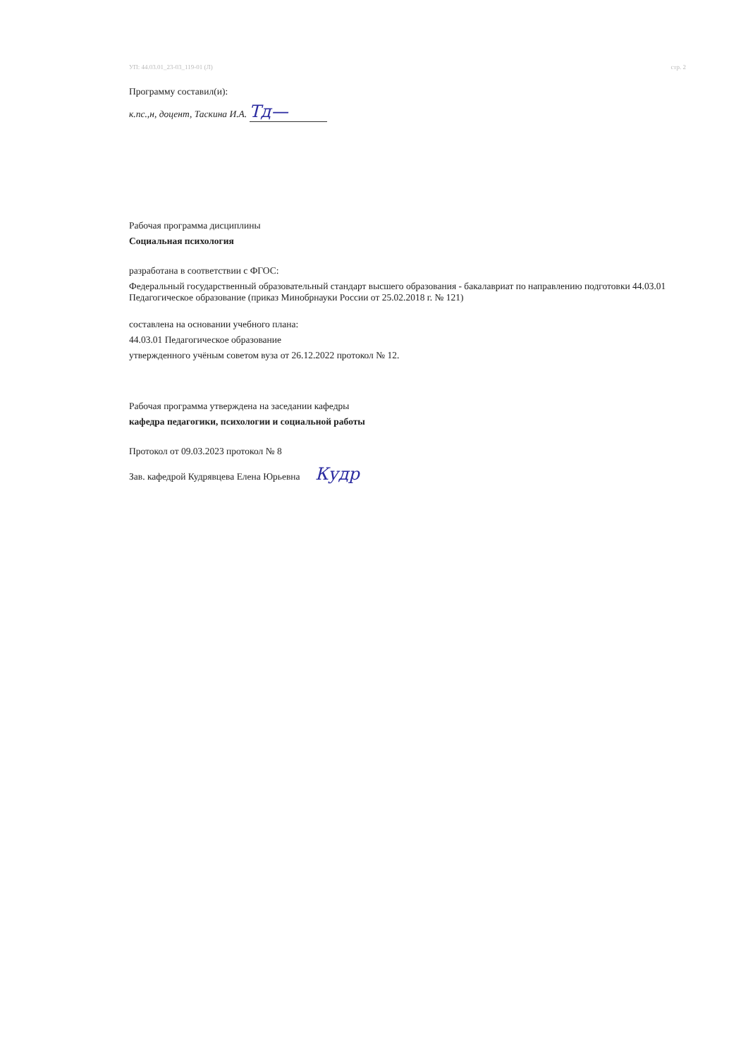УП: 44.03.01_23-03_119-01 (Л) стр. 2
Программу составил(и):
к.пс.,н, доцент, Таскина И.А. Тд—
Рабочая программа дисциплины
Социальная психология
разработана в соответствии с ФГОС:
Федеральный государственный образовательный стандарт высшего образования - бакалавриат по направлению подготовки 44.03.01 Педагогическое образование (приказ Минобрнауки России от 25.02.2018 г. № 121)
составлена на основании учебного плана:
44.03.01 Педагогическое образование
утвержденного учёным советом вуза от 26.12.2022 протокол № 12.
Рабочая программа утверждена на заседании кафедры
кафедра педагогики, психологии и социальной работы
Протокол от 09.03.2023 протокол № 8
Зав. кафедрой Кудрявцева Елена Юрьевна Кудр